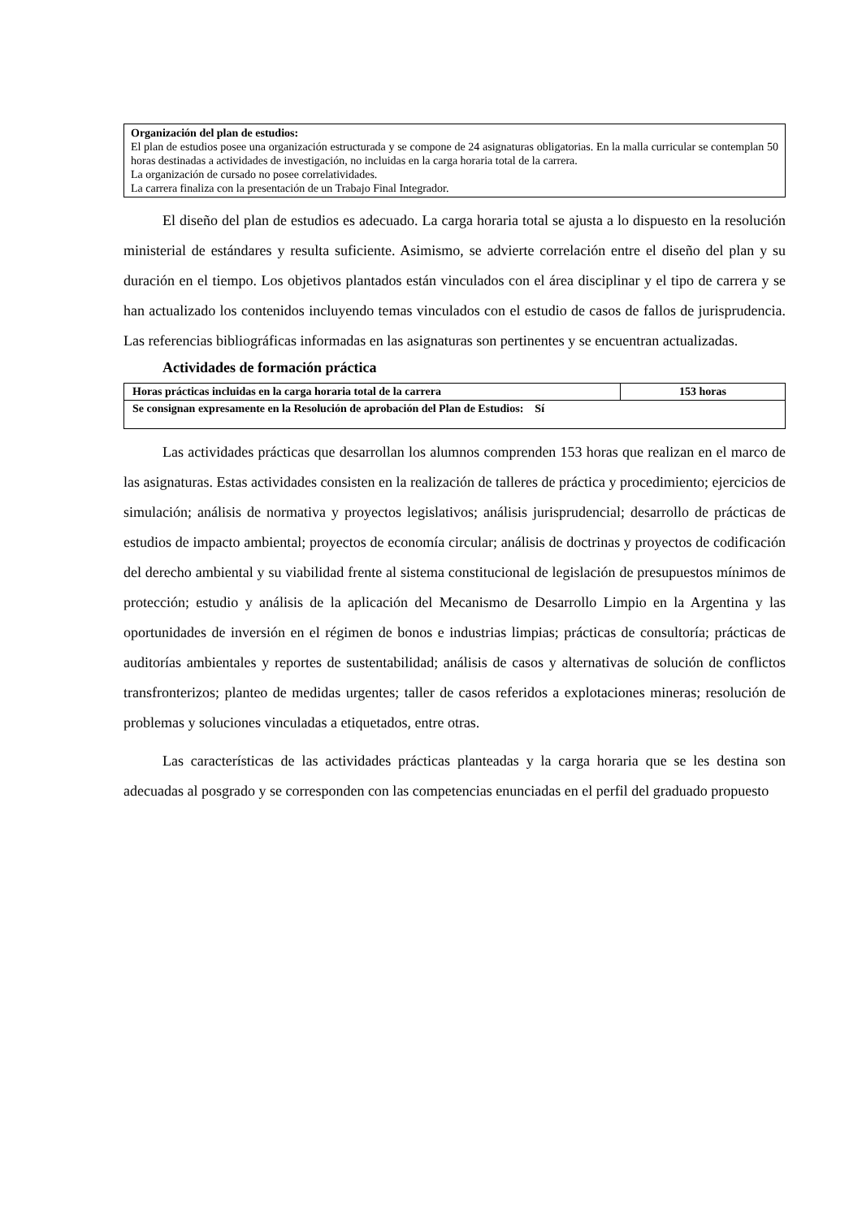Organización del plan de estudios:
El plan de estudios posee una organización estructurada y se compone de 24 asignaturas obligatorias. En la malla curricular se contemplan 50 horas destinadas a actividades de investigación, no incluidas en la carga horaria total de la carrera.
La organización de cursado no posee correlatividades.
La carrera finaliza con la presentación de un Trabajo Final Integrador.
El diseño del plan de estudios es adecuado. La carga horaria total se ajusta a lo dispuesto en la resolución ministerial de estándares y resulta suficiente. Asimismo, se advierte correlación entre el diseño del plan y su duración en el tiempo. Los objetivos plantados están vinculados con el área disciplinar y el tipo de carrera y se han actualizado los contenidos incluyendo temas vinculados con el estudio de casos de fallos de jurisprudencia. Las referencias bibliográficas informadas en las asignaturas son pertinentes y se encuentran actualizadas.
Actividades de formación práctica
| Horas prácticas incluidas en la carga horaria total de la carrera | 153 horas |
| Se consignan expresamente en la Resolución de aprobación del Plan de Estudios: Sí | |
Las actividades prácticas que desarrollan los alumnos comprenden 153 horas que realizan en el marco de las asignaturas. Estas actividades consisten en la realización de talleres de práctica y procedimiento; ejercicios de simulación; análisis de normativa y proyectos legislativos; análisis jurisprudencial; desarrollo de prácticas de estudios de impacto ambiental; proyectos de economía circular; análisis de doctrinas y proyectos de codificación del derecho ambiental y su viabilidad frente al sistema constitucional de legislación de presupuestos mínimos de protección; estudio y análisis de la aplicación del Mecanismo de Desarrollo Limpio en la Argentina y las oportunidades de inversión en el régimen de bonos e industrias limpias; prácticas de consultoría; prácticas de auditorías ambientales y reportes de sustentabilidad; análisis de casos y alternativas de solución de conflictos transfronterizos; planteo de medidas urgentes; taller de casos referidos a explotaciones mineras; resolución de problemas y soluciones vinculadas a etiquetados, entre otras.
Las características de las actividades prácticas planteadas y la carga horaria que se les destina son adecuadas al posgrado y se corresponden con las competencias enunciadas en el perfil del graduado propuesto